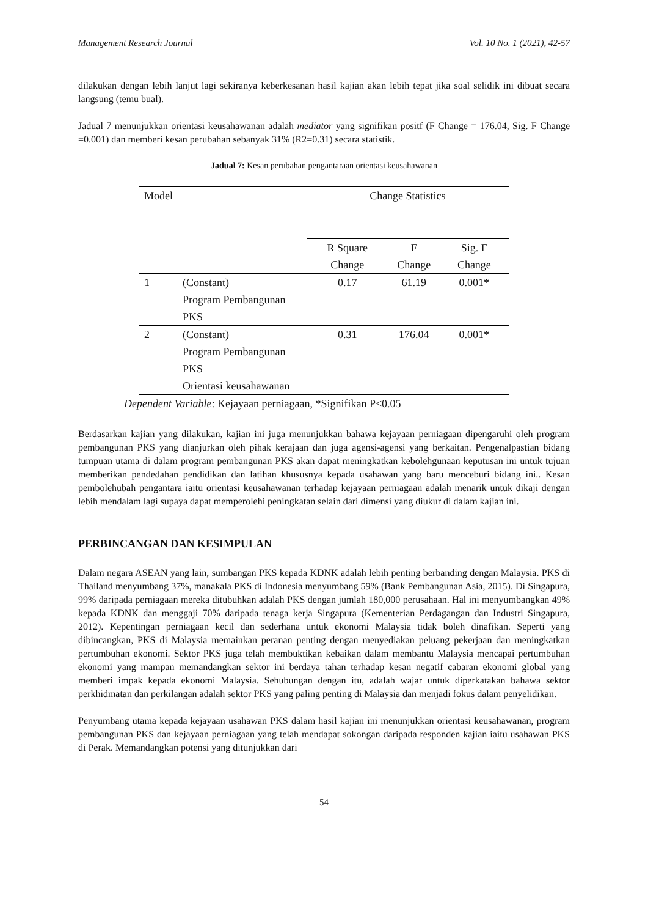Management Research Journal Vol. 10 No. 1 (2021), 42-57
dilakukan dengan lebih lanjut lagi sekiranya keberkesanan hasil kajian akan lebih tepat jika soal selidik ini dibuat secara langsung (temu bual).
Jadual 7 menunjukkan orientasi keusahawanan adalah mediator yang signifikan positf (F Change = 176.04, Sig. F Change =0.001) dan memberi kesan perubahan sebanyak 31% (R2=0.31) secara statistik.
Jadual 7: Kesan perubahan pengantaraan orientasi keusahawanan
| Model | | Change Statistics | | |
| --- | --- | --- | --- | --- |
| | | R Square Change | F Change | Sig. F Change |
| 1 | (Constant) Program Pembangunan PKS | 0.17 | 61.19 | 0.001* |
| 2 | (Constant) Program Pembangunan PKS Orientasi keusahawanan | 0.31 | 176.04 | 0.001* |
Dependent Variable: Kejayaan perniagaan, *Signifikan P<0.05
Berdasarkan kajian yang dilakukan, kajian ini juga menunjukkan bahawa kejayaan perniagaan dipengaruhi oleh program pembangunan PKS yang dianjurkan oleh pihak kerajaan dan juga agensi-agensi yang berkaitan. Pengenalpastian bidang tumpuan utama di dalam program pembangunan PKS akan dapat meningkatkan kebolehgunaan keputusan ini untuk tujuan memberikan pendedahan pendidikan dan latihan khususnya kepada usahawan yang baru menceburi bidang ini.. Kesan pembolehubah pengantara iaitu orientasi keusahawanan terhadap kejayaan perniagaan adalah menarik untuk dikaji dengan lebih mendalam lagi supaya dapat memperolehi peningkatan selain dari dimensi yang diukur di dalam kajian ini.
PERBINCANGAN DAN KESIMPULAN
Dalam negara ASEAN yang lain, sumbangan PKS kepada KDNK adalah lebih penting berbanding dengan Malaysia. PKS di Thailand menyumbang 37%, manakala PKS di Indonesia menyumbang 59% (Bank Pembangunan Asia, 2015). Di Singapura, 99% daripada perniagaan mereka ditubuhkan adalah PKS dengan jumlah 180,000 perusahaan. Hal ini menyumbangkan 49% kepada KDNK dan menggaji 70% daripada tenaga kerja Singapura (Kementerian Perdagangan dan Industri Singapura, 2012). Kepentingan perniagaan kecil dan sederhana untuk ekonomi Malaysia tidak boleh dinafikan. Seperti yang dibincangkan, PKS di Malaysia memainkan peranan penting dengan menyediakan peluang pekerjaan dan meningkatkan pertumbuhan ekonomi. Sektor PKS juga telah membuktikan kebaikan dalam membantu Malaysia mencapai pertumbuhan ekonomi yang mampan memandangkan sektor ini berdaya tahan terhadap kesan negatif cabaran ekonomi global yang memberi impak kepada ekonomi Malaysia. Sehubungan dengan itu, adalah wajar untuk diperkatakan bahawa sektor perkhidmatan dan perkilangan adalah sektor PKS yang paling penting di Malaysia dan menjadi fokus dalam penyelidikan.
Penyumbang utama kepada kejayaan usahawan PKS dalam hasil kajian ini menunjukkan orientasi keusahawanan, program pembangunan PKS dan kejayaan perniagaan yang telah mendapat sokongan daripada responden kajian iaitu usahawan PKS di Perak. Memandangkan potensi yang ditunjukkan dari
54